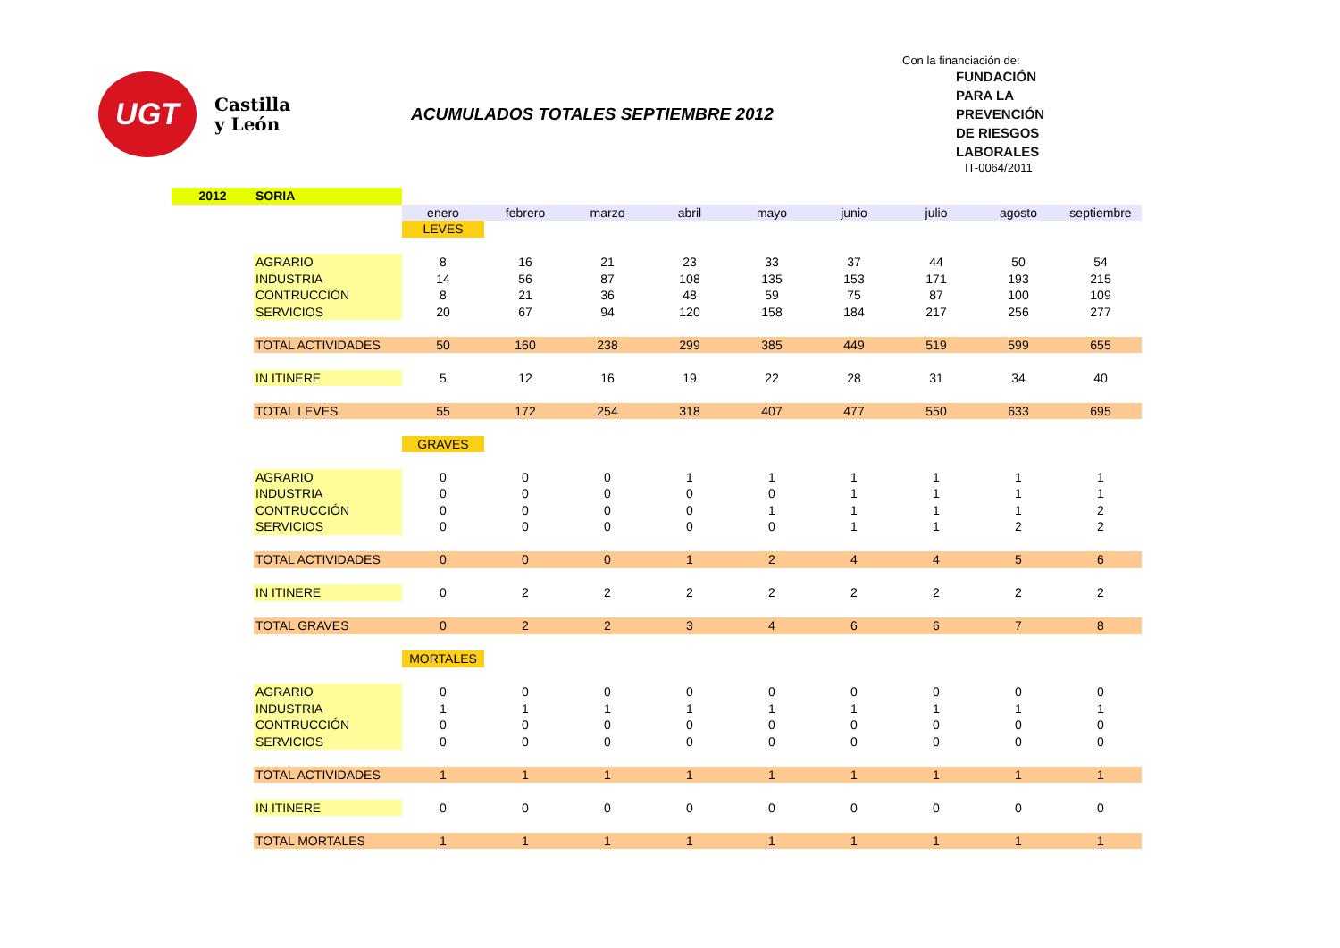UGT
Castilla y León
ACUMULADOS TOTALES SEPTIEMBRE 2012
Con la financiación de:
FUNDACIÓN
PARA LA
PREVENCIÓN
DE RIESGOS
LABORALES
IT-0064/2011
| 2012 | SORIA | | | | | | | | | |
| | | enero | febrero | marzo | abril | mayo | junio | julio | agosto | septiembre |
| | | LEVES | | | | | | | | |
| | AGRARIO | 8 | 16 | 21 | 23 | 33 | 37 | 44 | 50 | 54 |
| | INDUSTRIA | 14 | 56 | 87 | 108 | 135 | 153 | 171 | 193 | 215 |
| | CONTRUCCIÓN | 8 | 21 | 36 | 48 | 59 | 75 | 87 | 100 | 109 |
| | SERVICIOS | 20 | 67 | 94 | 120 | 158 | 184 | 217 | 256 | 277 |
| | TOTAL ACTIVIDADES | 50 | 160 | 238 | 299 | 385 | 449 | 519 | 599 | 655 |
| | IN ITINERE | 5 | 12 | 16 | 19 | 22 | 28 | 31 | 34 | 40 |
| | TOTAL LEVES | 55 | 172 | 254 | 318 | 407 | 477 | 550 | 633 | 695 |
| | | GRAVES | | | | | | | | |
| | AGRARIO | 0 | 0 | 0 | 1 | 1 | 1 | 1 | 1 | 1 |
| | INDUSTRIA | 0 | 0 | 0 | 0 | 0 | 1 | 1 | 1 | 1 |
| | CONTRUCCIÓN | 0 | 0 | 0 | 0 | 1 | 1 | 1 | 1 | 2 |
| | SERVICIOS | 0 | 0 | 0 | 0 | 0 | 1 | 1 | 2 | 2 |
| | TOTAL ACTIVIDADES | 0 | 0 | 0 | 1 | 2 | 4 | 4 | 5 | 6 |
| | IN ITINERE | 0 | 2 | 2 | 2 | 2 | 2 | 2 | 2 | 2 |
| | TOTAL GRAVES | 0 | 2 | 2 | 3 | 4 | 6 | 6 | 7 | 8 |
| | | MORTALES | | | | | | | | |
| | AGRARIO | 0 | 0 | 0 | 0 | 0 | 0 | 0 | 0 | 0 |
| | INDUSTRIA | 1 | 1 | 1 | 1 | 1 | 1 | 1 | 1 | 1 |
| | CONTRUCCIÓN | 0 | 0 | 0 | 0 | 0 | 0 | 0 | 0 | 0 |
| | SERVICIOS | 0 | 0 | 0 | 0 | 0 | 0 | 0 | 0 | 0 |
| | TOTAL ACTIVIDADES | 1 | 1 | 1 | 1 | 1 | 1 | 1 | 1 | 1 |
| | IN ITINERE | 0 | 0 | 0 | 0 | 0 | 0 | 0 | 0 | 0 |
| | TOTAL MORTALES | 1 | 1 | 1 | 1 | 1 | 1 | 1 | 1 | 1 |